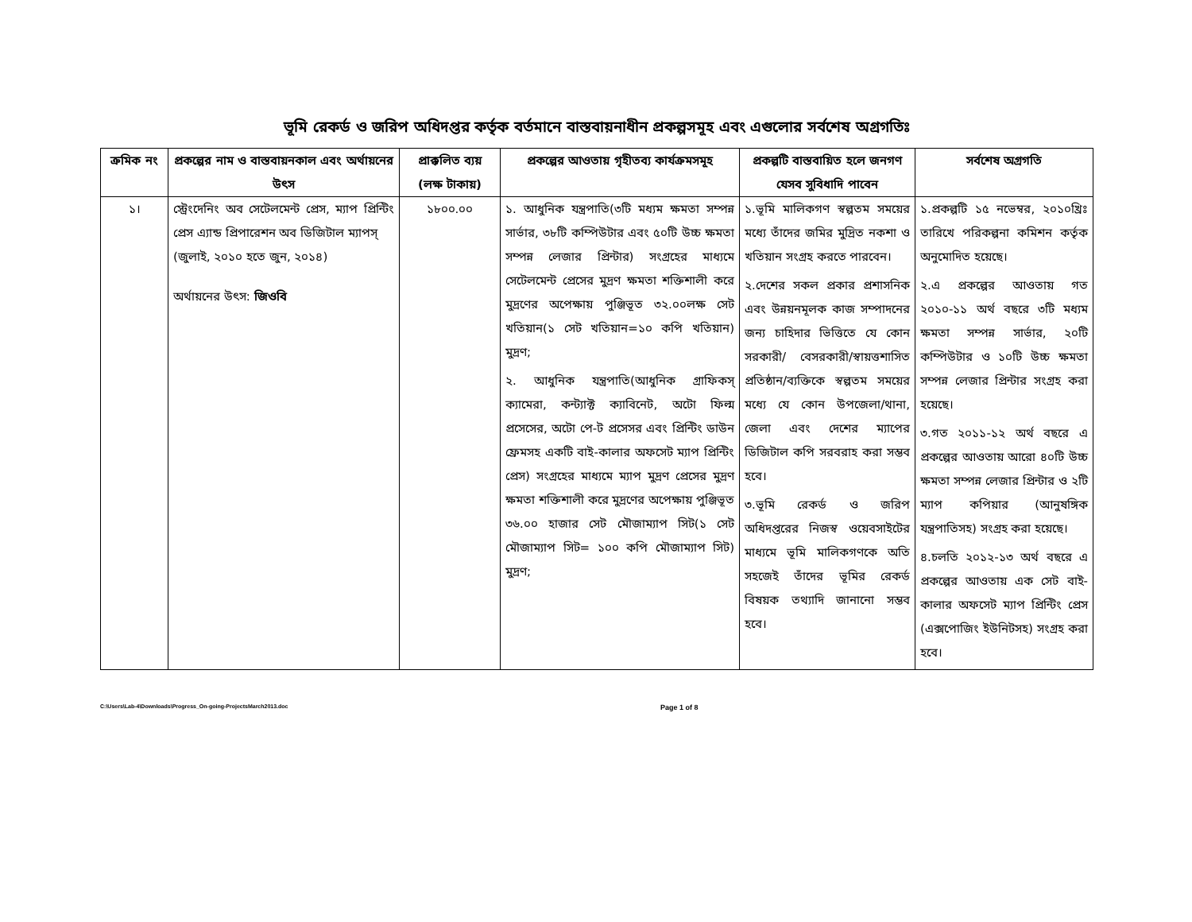ভূমি রেকর্ড ও জরিপ অধিদপ্তর কর্তৃক বর্তমানে বাস্তবায়নাধীন প্রকল্পসমূহ এবং এগুলোর সর্বশেষ অগ্রগতিঃ
| ক্রমিক নং | প্রকল্পের নাম ও বাস্তবায়নকাল এবং অর্থায়নের উৎস | প্রাক্কলিত ব্যয় (লক্ষ টাকায়) | প্রকল্পের আওতায় গৃহীতব্য কার্যক্রমসমূহ | প্রকল্পটি বাস্তবায়িত হলে জনগণ যেসব সুবিধাদি পাবেন | সর্বশেষ অগ্রগতি |
| --- | --- | --- | --- | --- | --- |
| ১। | স্ট্রেংদেনিং অব সেটেলমেন্ট প্রেস, ম্যাপ প্রিন্টিং প্রেস এ্যান্ড প্রিপারেশন অব ডিজিটাল ম্যাপস্ (জুলাই, ২০১০ হতে জুন, ২০১৪) অর্থায়নের উৎস: জিওবি | ১৮০০.০০ | ১. আধুনিক যন্ত্রপাতি(৩টি মধ্যম ক্ষমতা সম্পন্ন সার্ভার, ৩৮টি কম্পিউটার এবং ৫০টি উচ্চ ক্ষমতা সম্পন্ন লেজার প্রিন্টার) সংগ্রহের মাধ্যমে সেটেলমেন্ট প্রেসের মুদ্রণ ক্ষমতা শক্তিশালী করে মুদ্রণের অপেক্ষায় পুঞ্জিভূত ৩২.০০লক্ষ সেট খতিয়ান(১ সেট খতিয়ান=১০ কপি খতিয়ান) মুদ্রণ; ২. আধুনিক যন্ত্রপাতি(আধুনিক গ্রাফিকস্ ক্যামেরা, কন্ট্যাক্ট ক্যাবিনেট, অটো ফিল্ম প্রসেসের, অটো পে-ট প্রসেসর এবং প্রিন্টিং ডাউন ফ্রেমসহ একটি বাই-কালার অফসেট ম্যাপ প্রিন্টিং প্রেস) সংগ্রহের মাধ্যমে ম্যাপ মুদ্রণ প্রেসের মুদ্রণ ক্ষমতা শক্তিশালী করে মুদ্রণের অপেক্ষায় পুঞ্জিভূত ৩৬.০০ হাজার সেট মৌজাম্যাপ সিট(১ সেট মৌজাম্যাপ সিট= ১০০ কপি মৌজাম্যাপ সিট) মুদ্রণ; | ১.ভূমি মালিকগণ স্বল্পতম সময়ের মধ্যে তাঁদের জমির মুদ্রিত নকশা ও খতিয়ান সংগ্রহ করতে পারবেন। ২.দেশের সকল প্রকার প্রশাসনিক এবং উন্নয়নমূলক কাজ সম্পাদনের জন্য চাহিদার ভিত্তিতে যে কোন সরকারী/ বেসরকারী/স্বায়ত্তশাসিত প্রতিষ্ঠান/ব্যক্তিকে স্বল্পতম সময়ের মধ্যে যে কোন উপজেলা/থানা, জেলা এবং দেশের ম্যাপের ডিজিটাল কপি সরবরাহ করা সম্ভব হবে। ৩.ভূমি রেকর্ড ও জরিপ অধিদপ্তরের নিজস্ব ওয়েবসাইটের মাধ্যমে ভূমি মালিকগণকে অতি সহজেই তাঁদের ভূমির রেকর্ড বিষয়ক তথ্যাদি জানানো সম্ভব হবে। | ১.প্রকল্পটি ১৫ নভেম্বর, ২০১০খ্রিঃ তারিখে পরিকল্পনা কমিশন কর্তৃক অনুমোদিত হয়েছে। ২.এ প্রকল্পের আওতায় গত ২০১০-১১ অর্থ বছরে ৩টি মধ্যম ক্ষমতা সম্পন্ন সার্ভার, ২০টি কম্পিউটার ও ১০টি উচ্চ ক্ষমতা সম্পন্ন লেজার প্রিন্টার সংগ্রহ করা হয়েছে। ৩.গত ২০১১-১২ অর্থ বছরে এ প্রকল্পের আওতায় আরো ৪০টি উচ্চ ক্ষমতা সম্পন্ন লেজার প্রিন্টার ও ২টি ম্যাপ কপিয়ার (আনুষঙ্গিক যন্ত্রপাতিসহ) সংগ্রহ করা হয়েছে। ৪.চলতি ২০১২-১৩ অর্থ বছরে এ প্রকল্পের আওতায় এক সেট বাই-কালার অফসেট ম্যাপ প্রিন্টিং প্রেস (এক্সপোজিং ইউনিটসহ) সংগ্রহ করা হবে। |
C:\Users\Lab-4\Downloads\Progress_On-going-ProjectsMarch2013.doc
Page 1 of 8